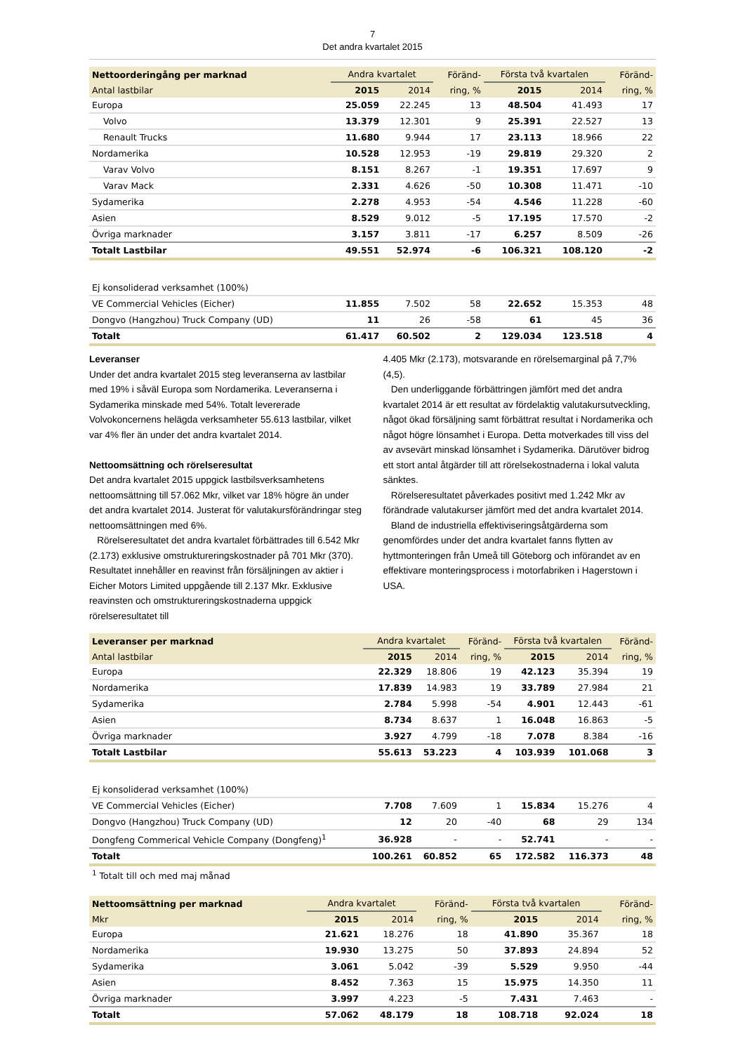7
Det andra kvartalet 2015
| Nettoorderingång per marknad | Andra kvartalet | | Föränd- | Första två kvartalen | | Föränd- |
| --- | --- | --- | --- | --- | --- | --- |
| Antal lastbilar | 2015 | 2014 | ring, % | 2015 | 2014 | ring, % |
| Europa | 25.059 | 22.245 | 13 | 48.504 | 41.493 | 17 |
| Volvo | 13.379 | 12.301 | 9 | 25.391 | 22.527 | 13 |
| Renault Trucks | 11.680 | 9.944 | 17 | 23.113 | 18.966 | 22 |
| Nordamerika | 10.528 | 12.953 | -19 | 29.819 | 29.320 | 2 |
| Varav Volvo | 8.151 | 8.267 | -1 | 19.351 | 17.697 | 9 |
| Varav Mack | 2.331 | 4.626 | -50 | 10.308 | 11.471 | -10 |
| Sydamerika | 2.278 | 4.953 | -54 | 4.546 | 11.228 | -60 |
| Asien | 8.529 | 9.012 | -5 | 17.195 | 17.570 | -2 |
| Övriga marknader | 3.157 | 3.811 | -17 | 6.257 | 8.509 | -26 |
| Totalt Lastbilar | 49.551 | 52.974 | -6 | 106.321 | 108.120 | -2 |
| Ej konsoliderad verksamhet (100%) | | | | | | |
| VE Commercial Vehicles (Eicher) | 11.855 | 7.502 | 58 | 22.652 | 15.353 | 48 |
| Dongvo (Hangzhou) Truck Company (UD) | 11 | 26 | -58 | 61 | 45 | 36 |
| Totalt | 61.417 | 60.502 | 2 | 129.034 | 123.518 | 4 |
Leveranser
Under det andra kvartalet 2015 steg leveranserna av lastbilar med 19% i såväl Europa som Nordamerika. Leveranserna i Sydamerika minskade med 54%. Totalt levererade Volvokoncernens helägda verksamheter 55.613 lastbilar, vilket var 4% fler än under det andra kvartalet 2014.
Nettoomsättning och rörelseresultat
Det andra kvartalet 2015 uppgick lastbilsverksamhetens nettoomsättning till 57.062 Mkr, vilket var 18% högre än under det andra kvartalet 2014. Justerat för valutakursförändringar steg nettoomsättningen med 6%.
Rörelseresultatet det andra kvartalet förbättrades till 6.542 Mkr (2.173) exklusive omstruktureringskostnader på 701 Mkr (370). Resultatet innehåller en reavinst från försäljningen av aktier i Eicher Motors Limited uppgående till 2.137 Mkr. Exklusive reavinsten och omstruktureringskostnaderna uppgick rörelseresultatet till
4.405 Mkr (2.173), motsvarande en rörelsemarginal på 7,7% (4,5).
Den underliggande förbättringen jämfört med det andra kvartalet 2014 är ett resultat av fördelaktig valutakursutveckling, något ökad försäljning samt förbättrat resultat i Nordamerika och något högre lönsamhet i Europa. Detta motverkades till viss del av avsevärt minskad lönsamhet i Sydamerika. Därutöver bidrog ett stort antal åtgärder till att rörelsekostnaderna i lokal valuta sänktes.
Rörelseresultatet påverkades positivt med 1.242 Mkr av förändrade valutakurser jämfört med det andra kvartalet 2014.
Bland de industriella effektiviseringsåtgärderna som genomfördes under det andra kvartalet fanns flytten av hyttmonteringen från Umeå till Göteborg och införandet av en effektivare monteringsprocess i motorfabriken i Hagerstown i USA.
| Leveranser per marknad | Andra kvartalet | | Föränd- | Första två kvartalen | | Föränd- |
| --- | --- | --- | --- | --- | --- | --- |
| Antal lastbilar | 2015 | 2014 | ring, % | 2015 | 2014 | ring, % |
| Europa | 22.329 | 18.806 | 19 | 42.123 | 35.394 | 19 |
| Nordamerika | 17.839 | 14.983 | 19 | 33.789 | 27.984 | 21 |
| Sydamerika | 2.784 | 5.998 | -54 | 4.901 | 12.443 | -61 |
| Asien | 8.734 | 8.637 | 1 | 16.048 | 16.863 | -5 |
| Övriga marknader | 3.927 | 4.799 | -18 | 7.078 | 8.384 | -16 |
| Totalt Lastbilar | 55.613 | 53.223 | 4 | 103.939 | 101.068 | 3 |
| Ej konsoliderad verksamhet (100%) | | | | | | |
| VE Commercial Vehicles (Eicher) | 7.708 | 7.609 | 1 | 15.834 | 15.276 | 4 |
| Dongvo (Hangzhou) Truck Company (UD) | 12 | 20 | -40 | 68 | 29 | 134 |
| Dongfeng Commerical Vehicle Company (Dongfeng)<sup>1</sup> | 36.928 | - | - | 52.741 | - | - |
| Totalt | 100.261 | 60.852 | 65 | 172.582 | 116.373 | 48 |
| <sup>1</sup> Totalt till och med maj månad | | | | | | |
| Nettoomsättning per marknad | Andra kvartalet | | Föränd- | Första två kvartalen | | Föränd- |
| --- | --- | --- | --- | --- | --- | --- |
| Mkr | 2015 | 2014 | ring, % | 2015 | 2014 | ring, % |
| Europa | 21.621 | 18.276 | 18 | 41.890 | 35.367 | 18 |
| Nordamerika | 19.930 | 13.275 | 50 | 37.893 | 24.894 | 52 |
| Sydamerika | 3.061 | 5.042 | -39 | 5.529 | 9.950 | -44 |
| Asien | 8.452 | 7.363 | 15 | 15.975 | 14.350 | 11 |
| Övriga marknader | 3.997 | 4.223 | -5 | 7.431 | 7.463 | - |
| Totalt | 57.062 | 48.179 | 18 | 108.718 | 92.024 | 18 |